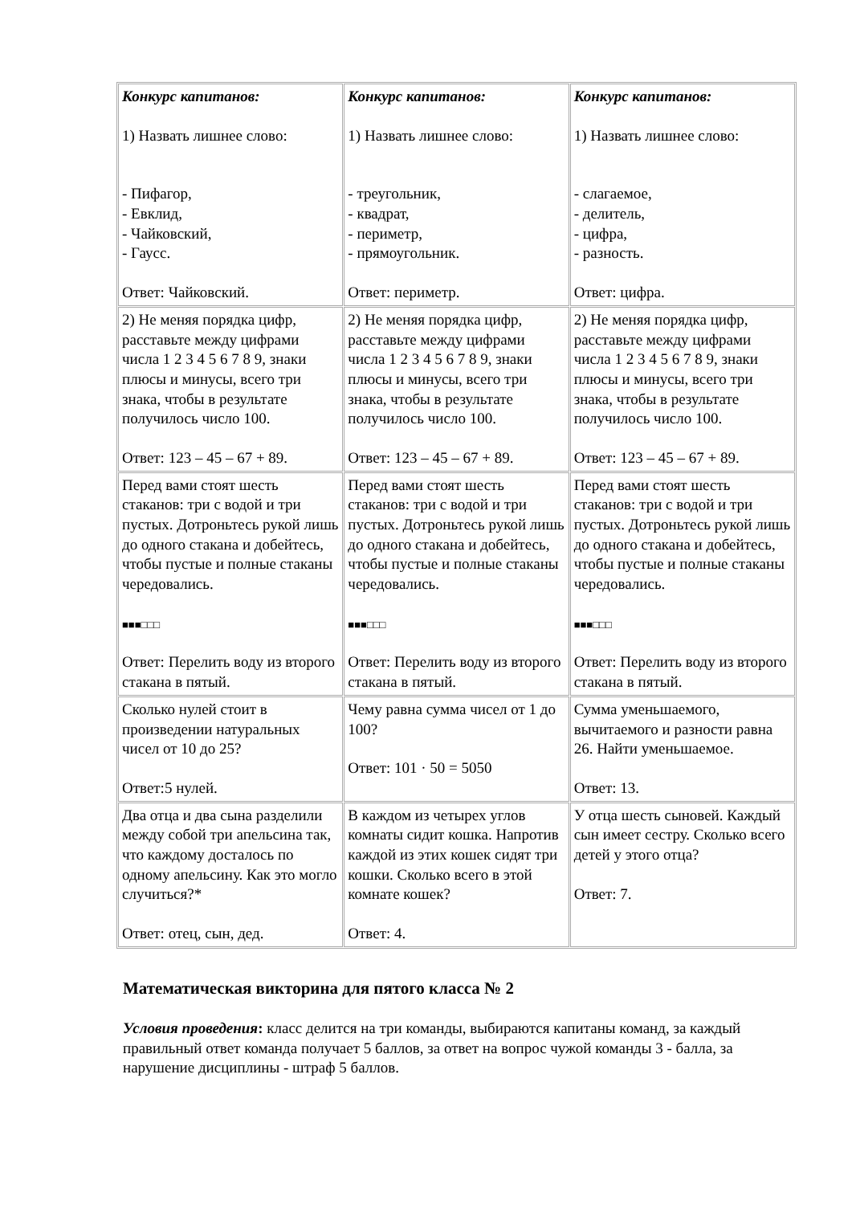| Конкурс капитанов: 1) Назвать лишнее слово: - Пифагор, - Евклид, - Чайковский, - Гаусс. Ответ: Чайковский. | Конкурс капитанов: 1) Назвать лишнее слово: - треугольник, - квадрат, - периметр, - прямоугольник. Ответ: периметр. | Конкурс капитанов: 1) Назвать лишнее слово: - слагаемое, - делитель, - цифра, - разность. Ответ: цифра. |
| 2) Не меняя порядка цифр, расставьте между цифрами числа 1 2 3 4 5 6 7 8 9, знаки плюсы и минусы, всего три знака, чтобы в результате получилось число 100. Ответ: 123 – 45 – 67 + 89. | 2) Не меняя порядка цифр, расставьте между цифрами числа 1 2 3 4 5 6 7 8 9, знаки плюсы и минусы, всего три знака, чтобы в результате получилось число 100. Ответ: 123 – 45 – 67 + 89. | 2) Не меняя порядка цифр, расставьте между цифрами числа 1 2 3 4 5 6 7 8 9, знаки плюсы и минусы, всего три знака, чтобы в результате получилось число 100. Ответ: 123 – 45 – 67 + 89. |
| Перед вами стоят шесть стаканов: три с водой и три пустых. Дотроньтесь рукой лишь до одного стакана и добейтесь, чтобы пустые и полные стаканы чередовались. ■■■□□□ Ответ: Перелить воду из второго стакана в пятый. | Перед вами стоят шесть стаканов: три с водой и три пустых. Дотроньтесь рукой лишь до одного стакана и добейтесь, чтобы пустые и полные стаканы чередовались. ■■■□□□ Ответ: Перелить воду из второго стакана в пятый. | Перед вами стоят шесть стаканов: три с водой и три пустых. Дотроньтесь рукой лишь до одного стакана и добейтесь, чтобы пустые и полные стаканы чередовались. ■■■□□□ Ответ: Перелить воду из второго стакана в пятый. |
| Сколько нулей стоит в произведении натуральных чисел от 10 до 25? Ответ:5 нулей. | Чему равна сумма чисел от 1 до 100? Ответ: 101 · 50 = 5050 | Сумма уменьшаемого, вычитаемого и разности равна 26. Найти уменьшаемое. Ответ: 13. |
| Два отца и два сына разделили между собой три апельсина так, что каждому досталось по одному апельсину. Как это могло случиться?* Ответ: отец, сын, дед. | В каждом из четырех углов комнаты сидит кошка. Напротив каждой из этих кошек сидят три кошки. Сколько всего в этой комнате кошек? Ответ: 4. | У отца шесть сыновей. Каждый сын имеет сестру. Сколько всего детей у этого отца? Ответ: 7. |
Математическая викторина для пятого класса № 2
Условия проведения: класс делится на три команды, выбираются капитаны команд, за каждый правильный ответ команда получает 5 баллов, за ответ на вопрос чужой команды 3 - балла, за нарушение дисциплины - штраф 5 баллов.